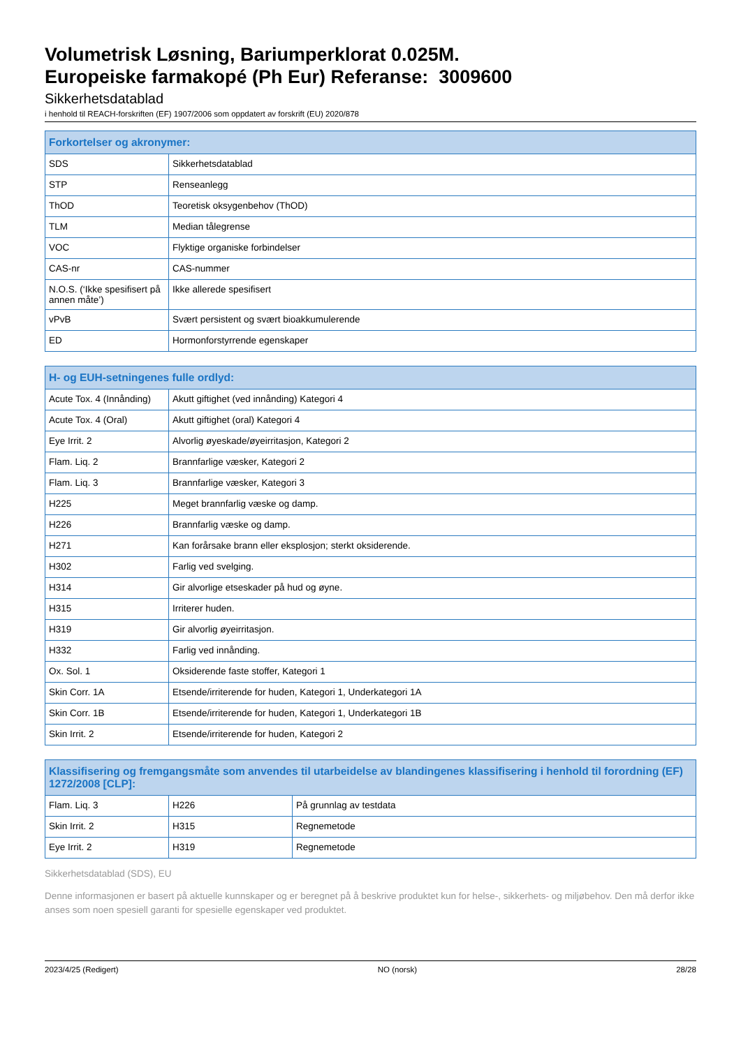Volumetrisk Løsning, Bariumperklorat 0.025M.
Europeiske farmakopé (Ph Eur) Referanse: 3009600
Sikkerhetsdatablad
i henhold til REACH-forskriften (EF) 1907/2006 som oppdatert av forskrift (EU) 2020/878
| Forkortelser og akronymer: | |
| --- | --- |
| SDS | Sikkerhetsdatablad |
| STP | Renseanlegg |
| ThOD | Teoretisk oksygenbehov (ThOD) |
| TLM | Median tålegrense |
| VOC | Flyktige organiske forbindelser |
| CAS-nr | CAS-nummer |
| N.O.S. (‘Ikke spesifisert på annen måte’) | Ikke allerede spesifisert |
| vPvB | Svært persistent og svært bioakkumulerende |
| ED | Hormonforstyrrende egenskaper |
| H- og EUH-setningenes fulle ordlyd: | |
| --- | --- |
| Acute Tox. 4 (Innånding) | Akutt giftighet (ved innånding) Kategori 4 |
| Acute Tox. 4 (Oral) | Akutt giftighet (oral) Kategori 4 |
| Eye Irrit. 2 | Alvorlig øyeskade/øyeirritasjon, Kategori 2 |
| Flam. Liq. 2 | Brannfarlige væsker, Kategori 2 |
| Flam. Liq. 3 | Brannfarlige væsker, Kategori 3 |
| H225 | Meget brannfarlig væske og damp. |
| H226 | Brannfarlig væske og damp. |
| H271 | Kan forårsake brann eller eksplosjon; sterkt oksiderende. |
| H302 | Farlig ved svelging. |
| H314 | Gir alvorlige etseskader på hud og øyne. |
| H315 | Irriterer huden. |
| H319 | Gir alvorlig øyeirritasjon. |
| H332 | Farlig ved innånding. |
| Ox. Sol. 1 | Oksiderende faste stoffer, Kategori 1 |
| Skin Corr. 1A | Etsende/irriterende for huden, Kategori 1, Underkategori 1A |
| Skin Corr. 1B | Etsende/irriterende for huden, Kategori 1, Underkategori 1B |
| Skin Irrit. 2 | Etsende/irriterende for huden, Kategori 2 |
| Klassifisering og fremgangsmåte som anvendes til utarbeidelse av blandingenes klassifisering i henhold til forordning (EF) 1272/2008 [CLP]: | | |
| --- | --- | --- |
| Flam. Liq. 3 | H226 | På grunnlag av testdata |
| Skin Irrit. 2 | H315 | Regnemetode |
| Eye Irrit. 2 | H319 | Regnemetode |
Sikkerhetsdatablad (SDS), EU
Denne informasjonen er basert på aktuelle kunnskaper og er beregnet på å beskrive produktet kun for helse-, sikkerhets- og miljøbehov. Den må derfor ikke anses som noen spesiell garanti for spesielle egenskaper ved produktet.
2023/4/25 (Redigert) NO (norsk) 28/28